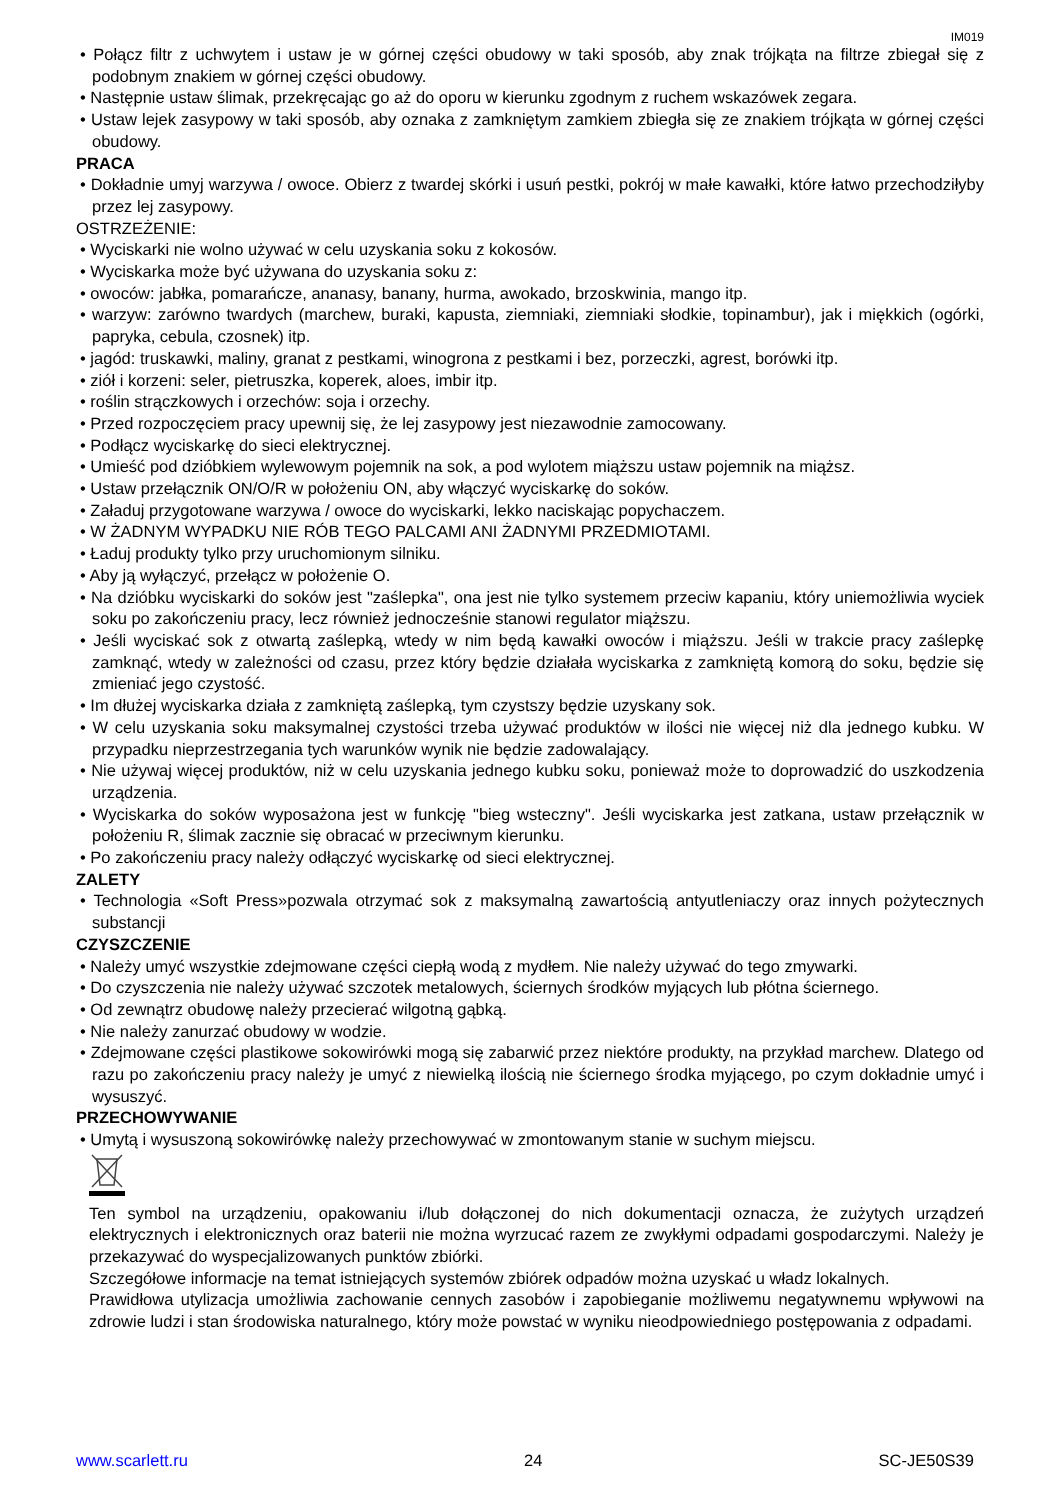IM019
• Połącz filtr z uchwytem i ustaw je w górnej części obudowy w taki sposób, aby znak trójkąta na filtrze zbiegał się z podobnym znakiem w górnej części obudowy.
• Następnie ustaw ślimak, przekręcając go aż do oporu w kierunku zgodnym z ruchem wskazówek zegara.
• Ustaw lejek zasypowy w taki sposób, aby oznaka z zamkniętym zamkiem zbiegła się ze znakiem trójkąta w górnej części obudowy.
PRACA
• Dokładnie umyj warzywa / owoce. Obierz z twardej skórki i usuń pestki, pokrój w małe kawałki, które łatwo przechodziłyby przez lej zasypowy.
OSTRZEŻENIE:
• Wyciskarki nie wolno używać w celu uzyskania soku z kokosów.
• Wyciskarka może być używana do uzyskania soku z:
• owoców: jabłka, pomarańcze, ananasy, banany, hurma, awokado, brzoskwinia, mango itp.
• warzyw: zarówno twardych (marchew, buraki, kapusta, ziemniaki, ziemniaki słodkie, topinambur), jak i miękkich (ogórki, papryka, cebula, czosnek) itp.
• jagód: truskawki, maliny, granat z pestkami, winogrona z pestkami i bez, porzeczki, agrest, borówki itp.
• ziół i korzeni: seler, pietruszka, koperek, aloes, imbir itp.
• roślin strączkowych i orzechów: soja i orzechy.
• Przed rozpoczęciem pracy upewnij się, że lej zasypowy jest niezawodnie zamocowany.
• Podłącz wyciskarkę do sieci elektrycznej.
• Umieść pod dzióbkiem wylewowym pojemnik na sok, a pod wylotem miąższu ustaw pojemnik na miąższ.
• Ustaw przełącznik ON/O/R w położeniu ON, aby włączyć wyciskarkę do soków.
• Załaduj przygotowane warzywa / owoce do wyciskarki, lekko naciskając popychaczem.
• W ŻADNYM WYPADKU NIE RÓB TEGO PALCAMI ANI ŻADNYMI PRZEDMIOTAMI.
• Ładuj produkty tylko przy uruchomionym silniku.
• Aby ją wyłączyć, przełącz w położenie O.
• Na dzióbku wyciskarki do soków jest "zaślepka", ona jest nie tylko systemem przeciw kapaniu, który uniemożliwia wyciek soku po zakończeniu pracy, lecz również jednocześnie stanowi regulator miąższu.
• Jeśli wyciskać sok z otwartą zaślepką, wtedy w nim będą kawałki owoców i miąższu. Jeśli w trakcie pracy zaślepkę zamknąć, wtedy w zależności od czasu, przez który będzie działała wyciskarka z zamkniętą komorą do soku, będzie się zmieniać jego czystość.
• Im dłużej wyciskarka działa z zamkniętą zaślepką, tym czystszy będzie uzyskany sok.
• W celu uzyskania soku maksymalnej czystości trzeba używać produktów w ilości nie więcej niż dla jednego kubku. W przypadku nieprzestrzegania tych warunków wynik nie będzie zadowalający.
• Nie używaj więcej produktów, niż w celu uzyskania jednego kubku soku, ponieważ może to doprowadzić do uszkodzenia urządzenia.
• Wyciskarka do soków wyposażona jest w funkcję "bieg wsteczny". Jeśli wyciskarka jest zatkana, ustaw przełącznik w położeniu R, ślimak zacznie się obracać w przeciwnym kierunku.
• Po zakończeniu pracy należy odłączyć wyciskarkę od sieci elektrycznej.
ZALETY
• Technologia «Soft Press»pozwala otrzymać sok z maksymalną zawartością antyutleniaczy oraz innych pożytecznych substancji
CZYSZCZENIE
• Należy umyć wszystkie zdejmowane części ciepłą wodą z mydłem. Nie należy używać do tego zmywarki.
• Do czyszczenia nie należy używać szczotek metalowych, ściernych środków myjących lub płótna ściernego.
• Od zewnątrz obudowę należy przecierać wilgotną gąbką.
• Nie należy zanurzać obudowy w wodzie.
• Zdejmowane części plastikowe sokowirówki mogą się zabarwić przez niektóre produkty, na przykład marchew. Dlatego od razu po zakończeniu pracy należy je umyć z niewielką ilością nie ściernego środka myjącego, po czym dokładnie umyć i wysuszyć.
PRZECHOWYWANIE
• Umytą i wysuszoną sokowirówkę należy przechowywać w zmontowanym stanie w suchym miejscu.
Ten symbol na urządzeniu, opakowaniu i/lub dołączonej do nich dokumentacji oznacza, że zużytych urządzeń elektrycznych i elektronicznych oraz baterii nie można wyrzucać razem ze zwykłymi odpadami gospodarczymi. Należy je przekazywać do wyspecjalizowanych punktów zbiórki.
Szczegółowe informacje na temat istniejących systemów zbiórek odpadów można uzyskać u władz lokalnych.
Prawidłowa utylizacja umożliwia zachowanie cennych zasobów i zapobieganie możliwemu negatywnemu wpływowi na zdrowie ludzi i stan środowiska naturalnego, który może powstać w wyniku nieodpowiedniego postępowania z odpadami.
www.scarlett.ru 24 SC-JE50S39